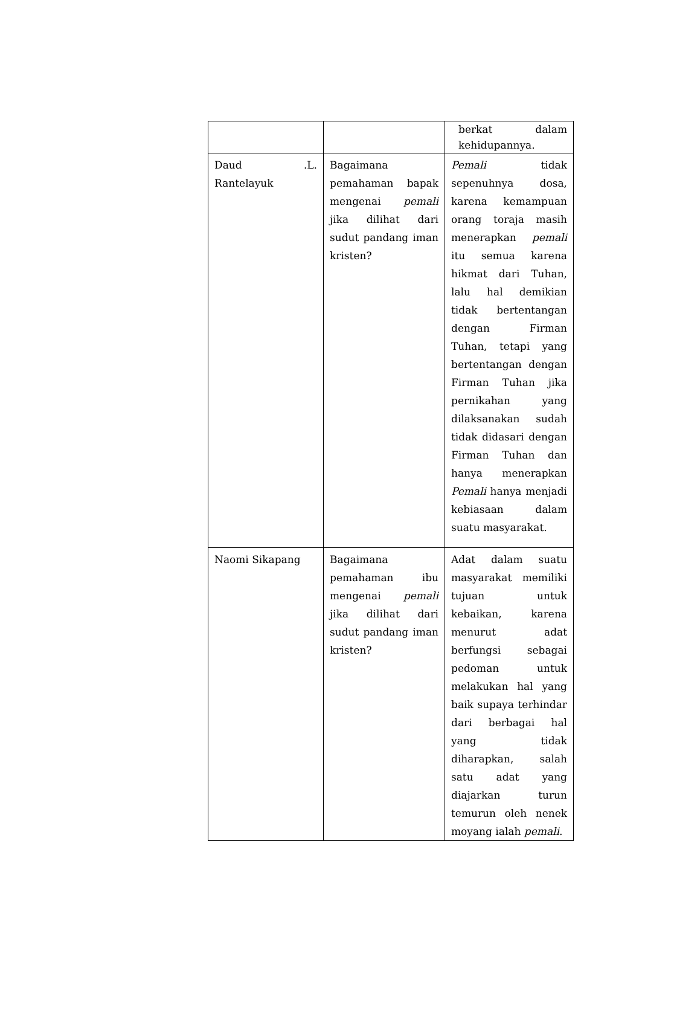| | | berkat dalam kehidupannya. |
| Daud .L. Rantelayuk | Bagaimana pemahaman bapak mengenai pemali jika dilihat dari sudut pandang iman kristen? | Pemali tidak sepenuhnya dosa, karena kemampuan orang toraja masih menerapkan pemali itu semua karena hikmat dari Tuhan, lalu hal demikian tidak bertentangan dengan Firman Tuhan, tetapi yang bertentangan dengan Firman Tuhan jika pernikahan yang dilaksanakan sudah tidak didasari dengan Firman Tuhan dan hanya menerapkan Pemali hanya menjadi kebiasaan dalam suatu masyarakat. |
| Naomi Sikapang | Bagaimana pemahaman ibu mengenai pemali jika dilihat dari sudut pandang iman kristen? | Adat dalam suatu masyarakat memiliki tujuan untuk kebaikan, karena menurut adat berfungsi sebagai pedoman untuk melakukan hal yang baik supaya terhindar dari berbagai hal yang tidak diharapkan, salah satu adat yang diajarkan turun temurun oleh nenek moyang ialah pemali . |